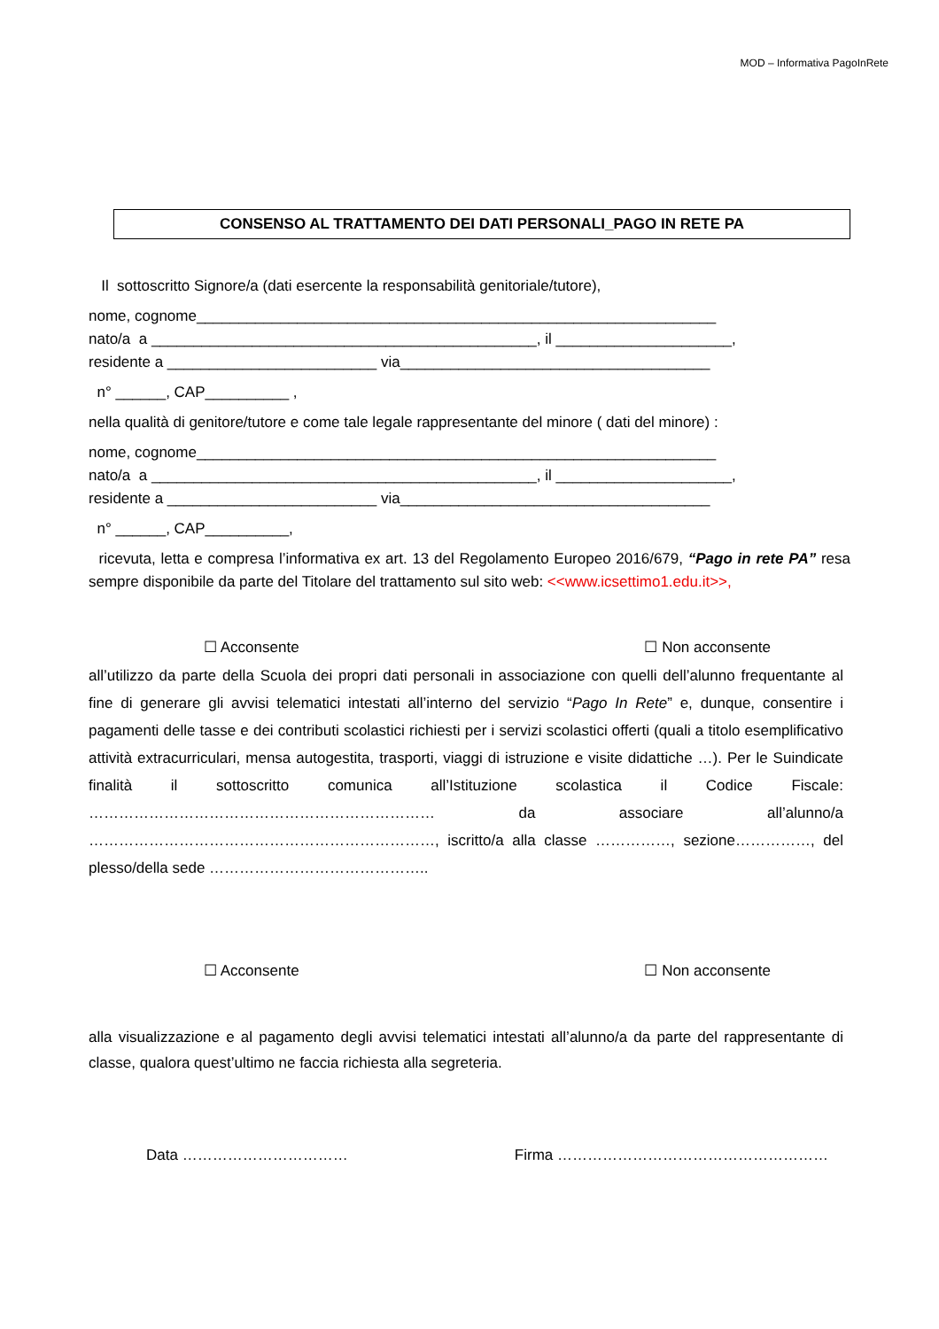MOD – Informativa PagoInRete
CONSENSO AL TRATTAMENTO DEI DATI PERSONALI_PAGO IN RETE PA
Il sottoscritto Signore/a (dati esercente la responsabilità genitoriale/tutore),
nome, cognome______________________________________________________________
nato/a a ______________________________________________, il _____________________,
residente a _________________________ via_____________________________________
n° ______, CAP__________ ,
nella qualità di genitore/tutore e come tale legale rappresentante del minore ( dati del minore) :
nome, cognome______________________________________________________________
nato/a a ______________________________________________, il _____________________,
residente a _________________________ via_____________________________________
n° ______, CAP__________,
ricevuta, letta e compresa l’informativa ex art. 13 del Regolamento Europeo 2016/679, “Pago in rete PA” resa sempre disponibile da parte del Titolare del trattamento sul sito web: <<www.icsettimo1.edu.it>>,
☐ Acconsente ☐ Non acconsente
all’utilizzo da parte della Scuola dei propri dati personali in associazione con quelli dell’alunno frequentante al fine di generare gli avvisi telematici intestati all’interno del servizio “Pago In Rete” e, dunque, consentire i pagamenti delle tasse e dei contributi scolastici richiesti per i servizi scolastici offerti (quali a titolo esemplificativo attività extracurriculari, mensa autogestita, trasporti, viaggi di istruzione e visite didattiche …). Per le Suindicate finalità il sottoscritto comunica all’Istituzione scolastica il Codice Fiscale: …………………………………………………………… da associare all’alunno/a ……………………………………………………………, iscritto/a alla classe ……………, sezione……………, del plesso/della sede ……………………………………..
☐ Acconsente ☐ Non acconsente
alla visualizzazione e al pagamento degli avvisi telematici intestati all’alunno/a da parte del rappresentante di classe, qualora quest’ultimo ne faccia richiesta alla segreteria.
Data …………………………… Firma ………………………………………………